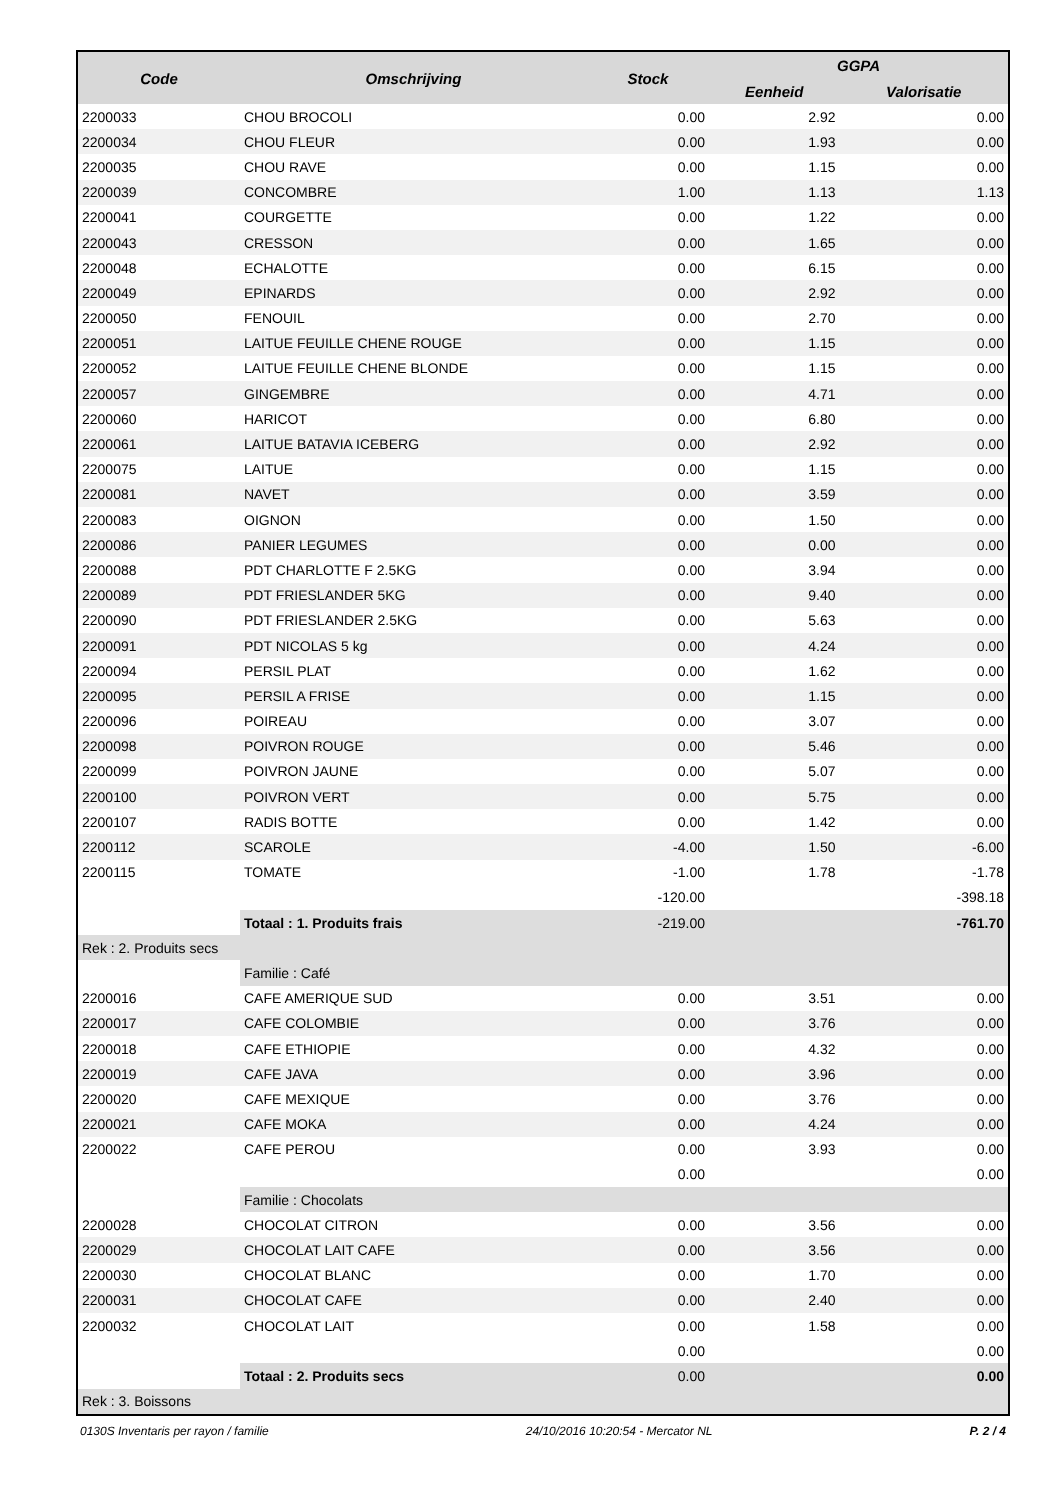| Code | Omschrijving | Stock | GGPA | |
| --- | --- | --- | --- | --- |
| | | | Eenheid | Valorisatie |
| 2200033 | CHOU BROCOLI | 0.00 | 2.92 | 0.00 |
| 2200034 | CHOU FLEUR | 0.00 | 1.93 | 0.00 |
| 2200035 | CHOU RAVE | 0.00 | 1.15 | 0.00 |
| 2200039 | CONCOMBRE | 1.00 | 1.13 | 1.13 |
| 2200041 | COURGETTE | 0.00 | 1.22 | 0.00 |
| 2200043 | CRESSON | 0.00 | 1.65 | 0.00 |
| 2200048 | ECHALOTTE | 0.00 | 6.15 | 0.00 |
| 2200049 | EPINARDS | 0.00 | 2.92 | 0.00 |
| 2200050 | FENOUIL | 0.00 | 2.70 | 0.00 |
| 2200051 | LAITUE FEUILLE CHENE ROUGE | 0.00 | 1.15 | 0.00 |
| 2200052 | LAITUE FEUILLE CHENE BLONDE | 0.00 | 1.15 | 0.00 |
| 2200057 | GINGEMBRE | 0.00 | 4.71 | 0.00 |
| 2200060 | HARICOT | 0.00 | 6.80 | 0.00 |
| 2200061 | LAITUE BATAVIA ICEBERG | 0.00 | 2.92 | 0.00 |
| 2200075 | LAITUE | 0.00 | 1.15 | 0.00 |
| 2200081 | NAVET | 0.00 | 3.59 | 0.00 |
| 2200083 | OIGNON | 0.00 | 1.50 | 0.00 |
| 2200086 | PANIER LEGUMES | 0.00 | 0.00 | 0.00 |
| 2200088 | PDT CHARLOTTE F 2.5KG | 0.00 | 3.94 | 0.00 |
| 2200089 | PDT FRIESLANDER 5KG | 0.00 | 9.40 | 0.00 |
| 2200090 | PDT FRIESLANDER 2.5KG | 0.00 | 5.63 | 0.00 |
| 2200091 | PDT NICOLAS 5 kg | 0.00 | 4.24 | 0.00 |
| 2200094 | PERSIL PLAT | 0.00 | 1.62 | 0.00 |
| 2200095 | PERSIL A FRISE | 0.00 | 1.15 | 0.00 |
| 2200096 | POIREAU | 0.00 | 3.07 | 0.00 |
| 2200098 | POIVRON ROUGE | 0.00 | 5.46 | 0.00 |
| 2200099 | POIVRON JAUNE | 0.00 | 5.07 | 0.00 |
| 2200100 | POIVRON VERT | 0.00 | 5.75 | 0.00 |
| 2200107 | RADIS BOTTE | 0.00 | 1.42 | 0.00 |
| 2200112 | SCAROLE | -4.00 | 1.50 | -6.00 |
| 2200115 | TOMATE | -1.00 | 1.78 | -1.78 |
| | | -120.00 | | -398.18 |
| | Totaal : 1. Produits frais | -219.00 | | -761.70 |
| Rek : 2. Produits secs | | | | |
| | Familie : Café | | | |
| 2200016 | CAFE AMERIQUE SUD | 0.00 | 3.51 | 0.00 |
| 2200017 | CAFE COLOMBIE | 0.00 | 3.76 | 0.00 |
| 2200018 | CAFE ETHIOPIE | 0.00 | 4.32 | 0.00 |
| 2200019 | CAFE JAVA | 0.00 | 3.96 | 0.00 |
| 2200020 | CAFE MEXIQUE | 0.00 | 3.76 | 0.00 |
| 2200021 | CAFE MOKA | 0.00 | 4.24 | 0.00 |
| 2200022 | CAFE PEROU | 0.00 | 3.93 | 0.00 |
| | | 0.00 | | 0.00 |
| | Familie : Chocolats | | | |
| 2200028 | CHOCOLAT CITRON | 0.00 | 3.56 | 0.00 |
| 2200029 | CHOCOLAT LAIT CAFE | 0.00 | 3.56 | 0.00 |
| 2200030 | CHOCOLAT BLANC | 0.00 | 1.70 | 0.00 |
| 2200031 | CHOCOLAT CAFE | 0.00 | 2.40 | 0.00 |
| 2200032 | CHOCOLAT LAIT | 0.00 | 1.58 | 0.00 |
| | | 0.00 | | 0.00 |
| | Totaal : 2. Produits secs | 0.00 | | 0.00 |
| Rek : 3. Boissons | | | | |
0130S Inventaris per rayon / familie 24/10/2016 10:20:54 - Mercator NL P. 2 / 4